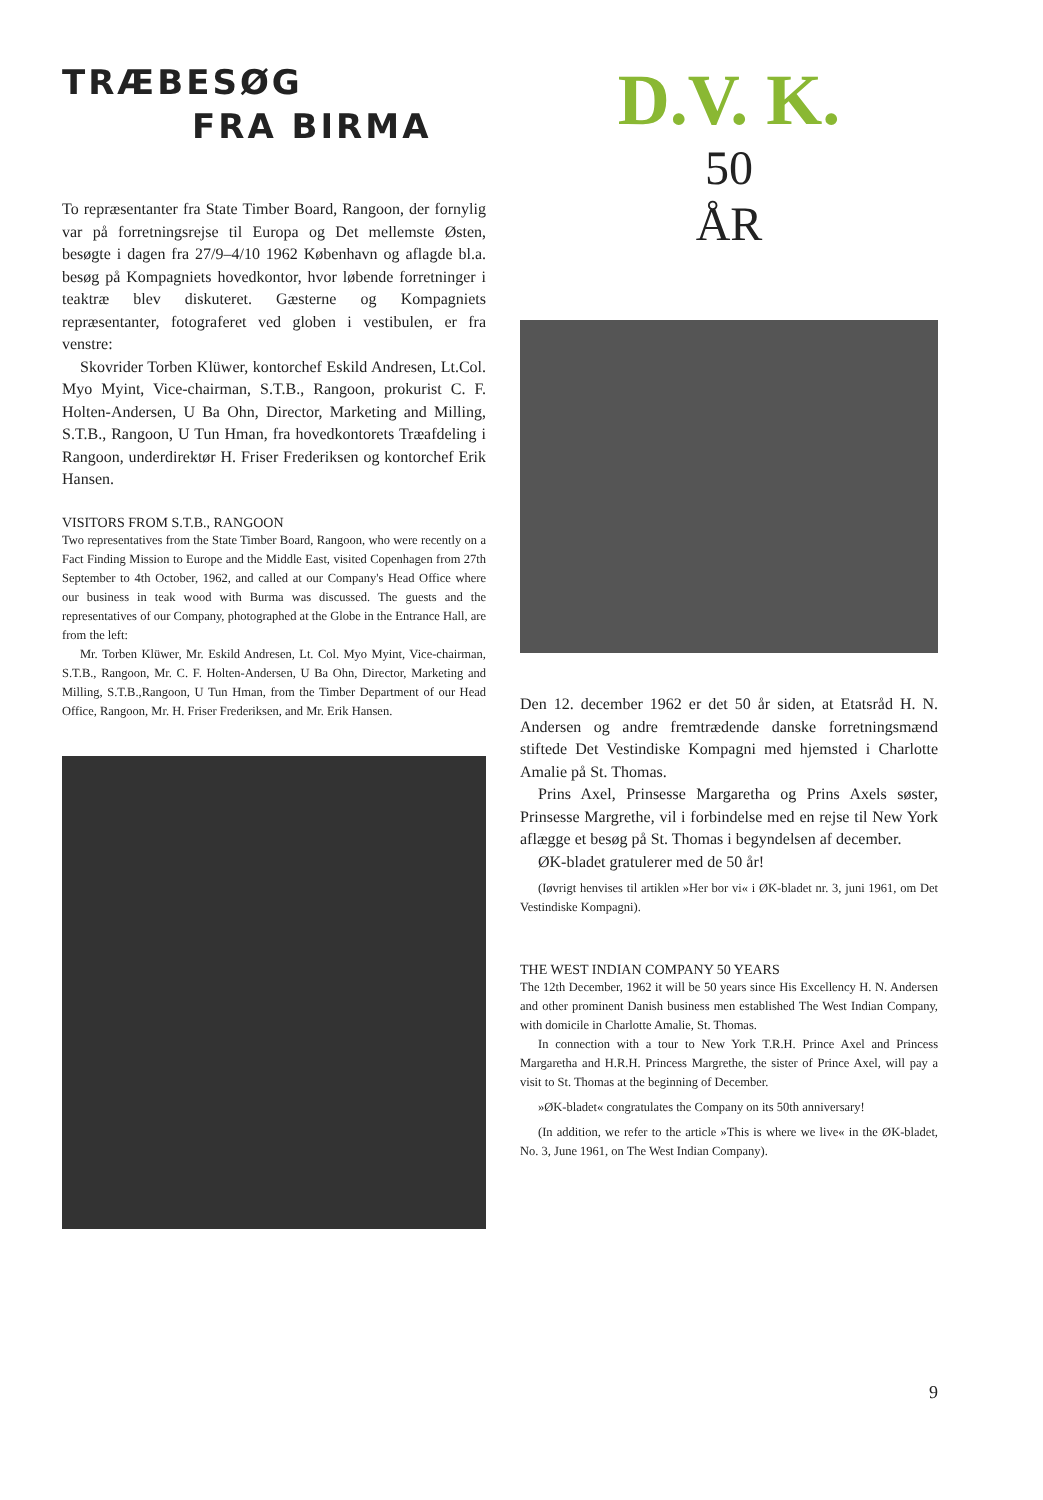TRÆBESØG
FRA BIRMA
To repræsentanter fra State Timber Board, Rangoon, der fornylig var på forretningsrejse til Europa og Det mellemste Østen, besøgte i dagen fra 27/9–4/10 1962 København og aflagde bl.a. besøg på Kompagniets hovedkontor, hvor løbende forretninger i teaktræ blev diskuteret. Gæsterne og Kompagniets repræsentanter, fotograferet ved globen i vestibulen, er fra venstre:
Skovrider Torben Klüwer, kontorchef Eskild Andresen, Lt.Col. Myo Myint, Vice-chairman, S.T.B., Rangoon, prokurist C. F. Holten-Andersen, U Ba Ohn, Director, Marketing and Milling, S.T.B., Rangoon, U Tun Hman, fra hovedkontorets Træafdeling i Rangoon, underdirektør H. Friser Frederiksen og kontorchef Erik Hansen.
VISITORS FROM S.T.B., RANGOON
Two representatives from the State Timber Board, Rangoon, who were recently on a Fact Finding Mission to Europe and the Middle East, visited Copenhagen from 27th September to 4th October, 1962, and called at our Company's Head Office where our business in teak wood with Burma was discussed. The guests and the representatives of our Company, photographed at the Globe in the Entrance Hall, are from the left:
Mr. Torben Klüwer, Mr. Eskild Andresen, Lt. Col. Myo Myint, Vice-chairman, S.T.B., Rangoon, Mr. C. F. Holten-Andersen, U Ba Ohn, Director, Marketing and Milling, S.T.B.,Rangoon, U Tun Hman, from the Timber Department of our Head Office, Rangoon, Mr. H. Friser Frederiksen, and Mr. Erik Hansen.
D.V. K.
50
ÅR
Den 12. december 1962 er det 50 år siden, at Etatsråd H. N. Andersen og andre fremtrædende danske forretningsmænd stiftede Det Vestindiske Kompagni med hjemsted i Charlotte Amalie på St. Thomas.
Prins Axel, Prinsesse Margaretha og Prins Axels søster, Prinsesse Margrethe, vil i forbindelse med en rejse til New York aflægge et besøg på St. Thomas i begyndelsen af december.
ØK-bladet gratulerer med de 50 år!
(Iøvrigt henvises til artiklen »Her bor vi« i ØK-bladet nr. 3, juni 1961, om Det Vestindiske Kompagni).
THE WEST INDIAN COMPANY 50 YEARS
The 12th December, 1962 it will be 50 years since His Excellency H. N. Andersen and other prominent Danish business men established The West Indian Company, with domicile in Charlotte Amalie, St. Thomas.
In connection with a tour to New York T.R.H. Prince Axel and Princess Margaretha and H.R.H. Princess Margrethe, the sister of Prince Axel, will pay a visit to St. Thomas at the beginning of December.
»ØK-bladet« congratulates the Company on its 50th anniversary!
(In addition, we refer to the article »This is where we live« in the ØK-bladet, No. 3, June 1961, on The West Indian Company).
9